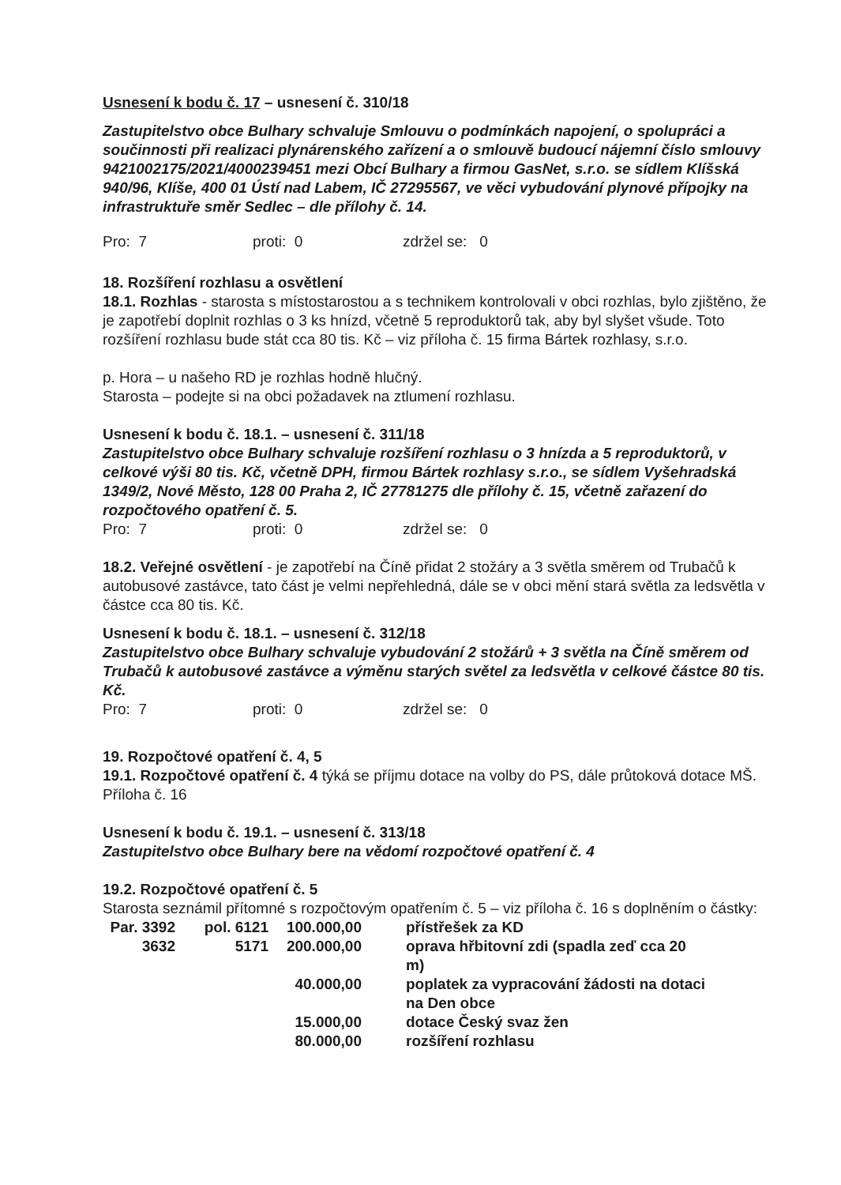Usnesení k bodu č. 17 – usnesení č. 310/18
Zastupitelstvo obce Bulhary schvaluje Smlouvu o podmínkách napojení, o spolupráci a součinnosti při realizaci plynárenského zařízení a o smlouvě budoucí nájemní číslo smlouvy 9421002175/2021/4000239451 mezi Obcí Bulhary a firmou GasNet, s.r.o. se sídlem Klíšská 940/96, Klíše, 400 01 Ústí nad Labem, IČ 27295567, ve věci vybudování plynové přípojky na infrastruktuře směr Sedlec – dle přílohy č. 14.
Pro: 7 proti: 0 zdržel se: 0
18. Rozšíření rozhlasu a osvětlení
18.1. Rozhlas - starosta s místostarostou a s technikem kontrolovali v obci rozhlas, bylo zjištěno, že je zapotřebí doplnit rozhlas o 3 ks hnízd, včetně 5 reproduktorů tak, aby byl slyšet všude. Toto rozšíření rozhlasu bude stát cca 80 tis. Kč – viz příloha č. 15 firma Bártek rozhlasy, s.r.o.
p. Hora – u našeho RD je rozhlas hodně hlučný.
Starosta – podejte si na obci požadavek na ztlumení rozhlasu.
Usnesení k bodu č. 18.1. – usnesení č. 311/18
Zastupitelstvo obce Bulhary schvaluje rozšíření rozhlasu o 3 hnízda a 5 reproduktorů, v celkové výši 80 tis. Kč, včetně DPH, firmou Bártek rozhlasy s.r.o., se sídlem Vyšehradská 1349/2, Nové Město, 128 00 Praha 2, IČ 27781275 dle přílohy č. 15, včetně zařazení do rozpočtového opatření č. 5.
Pro: 7 proti: 0 zdržel se: 0
18.2. Veřejné osvětlení - je zapotřebí na Číně přidat 2 stožáry a 3 světla směrem od Trubačů k autobusové zastávce, tato část je velmi nepřehledná, dále se v obci mění stará světla za ledsvětla v částce cca 80 tis. Kč.
Usnesení k bodu č. 18.1. – usnesení č. 312/18
Zastupitelstvo obce Bulhary schvaluje vybudování 2 stožárů + 3 světla na Číně směrem od Trubačů k autobusové zastávce a výměnu starých světel za ledsvětla v celkové částce 80 tis. Kč.
Pro: 7 proti: 0 zdržel se: 0
19. Rozpočtové opatření č. 4, 5
19.1. Rozpočtové opatření č. 4 týká se příjmu dotace na volby do PS, dále průtoková dotace MŠ. Příloha č. 16
Usnesení k bodu č. 19.1. – usnesení č. 313/18
Zastupitelstvo obce Bulhary bere na vědomí rozpočtové opatření č. 4
19.2. Rozpočtové opatření č. 5
Starosta seznámil přítomné s rozpočtovým opatřením č. 5 – viz příloha č. 16 s doplněním o částky:
| Par. 3392 | pol. 6121 | 100.000,00 | | přístřešek za KD |
| 3632 | 5171 | 200.000,00 | | oprava hřbitovní zdi (spadla zeď cca 20 m) |
| | | 40.000,00 | | poplatek za vypracování žádosti na dotaci na Den obce |
| | | 15.000,00 | | dotace Český svaz žen |
| | | 80.000,00 | | rozšíření rozhlasu |